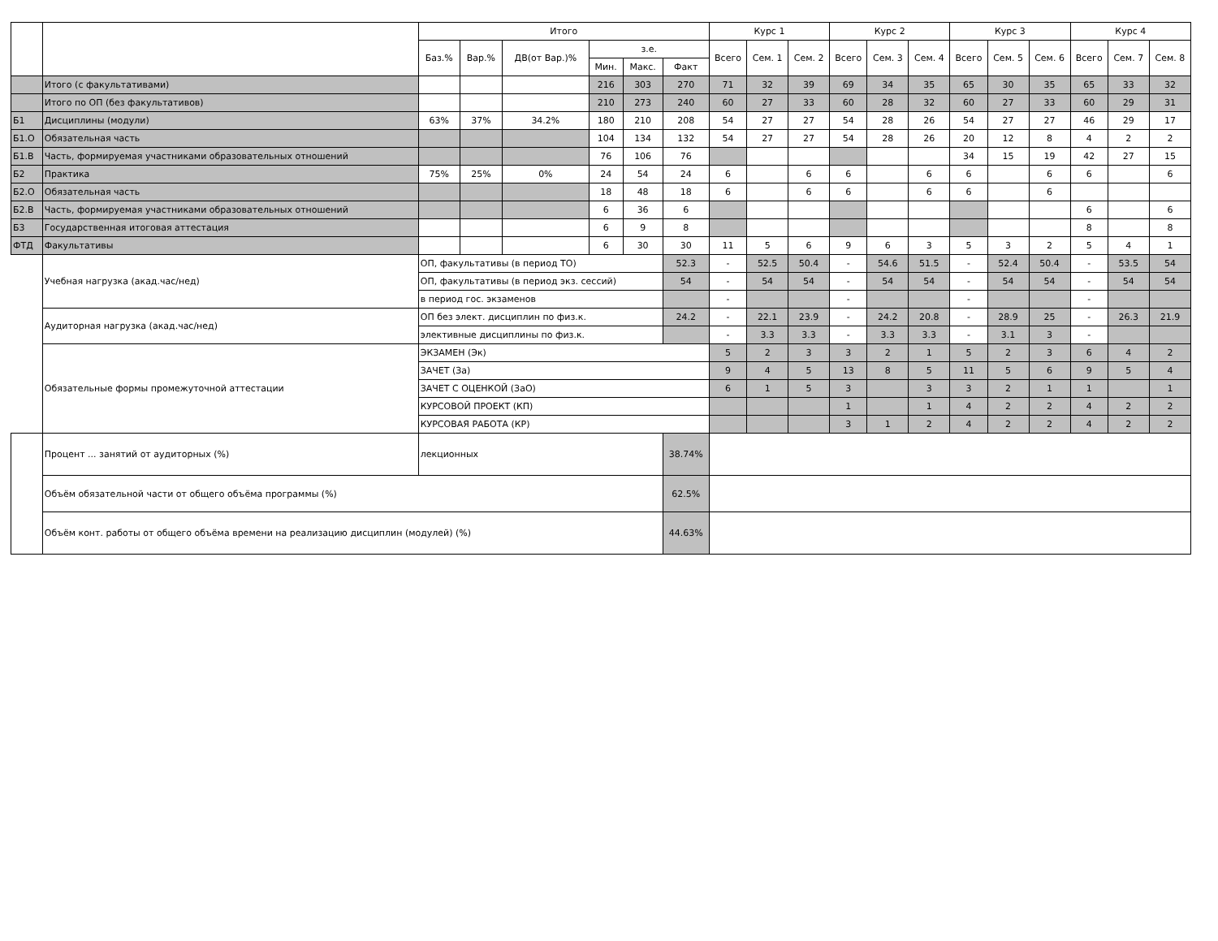| | | Итого | | | | | | Курс 1 | | | Курс 2 | | | Курс 3 | | | Курс 4 | | |
| --- | --- | --- | --- | --- | --- | --- | --- | --- | --- | --- | --- | --- | --- | --- | --- | --- | --- | --- | --- |
| | | Баз.% | Вар.% | ДВ(от Вар.)% | з.е. | | | Всего | Сем. 1 | Сем. 2 | Всего | Сем. 3 | Сем. 4 | Всего | Сем. 5 | Сем. 6 | Всего | Сем. 7 | Сем. 8 |
| | | | | | Мин. | Макс. | Факт | | | | | | | | | | | | |
| | Итого (с факультативами) | | | | 216 | 303 | 270 | 71 | 32 | 39 | 69 | 34 | 35 | 65 | 30 | 35 | 65 | 33 | 32 |
| | Итого по ОП (без факультативов) | | | | 210 | 273 | 240 | 60 | 27 | 33 | 60 | 28 | 32 | 60 | 27 | 33 | 60 | 29 | 31 |
| Б1 | Дисциплины (модули) | 63% | 37% | 34.2% | 180 | 210 | 208 | 54 | 27 | 27 | 54 | 28 | 26 | 54 | 27 | 27 | 46 | 29 | 17 |
| Б1.О | Обязательная часть | | | | 104 | 134 | 132 | 54 | 27 | 27 | 54 | 28 | 26 | 20 | 12 | 8 | 4 | 2 | 2 |
| Б1.В | Часть, формируемая участниками образовательных отношений | | | | 76 | 106 | 76 | | | | | | | 34 | 15 | 19 | 42 | 27 | 15 |
| Б2 | Практика | 75% | 25% | 0% | 24 | 54 | 24 | 6 | | 6 | 6 | | 6 | 6 | | 6 | 6 | | 6 |
| Б2.О | Обязательная часть | | | | 18 | 48 | 18 | 6 | | 6 | 6 | | 6 | 6 | | 6 | | | |
| Б2.В | Часть, формируемая участниками образовательных отношений | | | | 6 | 36 | 6 | | | | | | | | | | 6 | | 6 |
| Б3 | Государственная итоговая аттестация | | | | 6 | 9 | 8 | | | | | | | | | | 8 | | 8 |
| ФТД | Факультативы | | | | 6 | 30 | 30 | 11 | 5 | 6 | 9 | 6 | 3 | 5 | 3 | 2 | 5 | 4 | 1 |
| | Учебная нагрузка (акад.час/нед) | ОП, факультативы (в период ТО) | | | | | 52.3 | - | 52.5 | 50.4 | - | 54.6 | 51.5 | - | 52.4 | 50.4 | - | 53.5 | 54 |
| | | ОП, факультативы (в период экз. сессий) | | | | | 54 | - | 54 | 54 | - | 54 | 54 | - | 54 | 54 | - | 54 | 54 |
| | | в период гос. экзаменов | | | | | | - | | | - | | | - | | | - | | |
| | Аудиторная нагрузка (акад.час/нед) | ОП без элект. дисциплин по физ.к. | | | | | 24.2 | - | 22.1 | 23.9 | - | 24.2 | 20.8 | - | 28.9 | 25 | - | 26.3 | 21.9 |
| | | элективные дисциплины по физ.к. | | | | | | - | 3.3 | 3.3 | - | 3.3 | 3.3 | - | 3.1 | 3 | - | | |
| | Обязательные формы промежуточной аттестации | ЭКЗАМЕН (Эк) | | | | | | 5 | 2 | 3 | 3 | 2 | 1 | 5 | 2 | 3 | 6 | 4 | 2 |
| | | ЗАЧЕТ (За) | | | | | | 9 | 4 | 5 | 13 | 8 | 5 | 11 | 5 | 6 | 9 | 5 | 4 |
| | | ЗАЧЕТ С ОЦЕНКОЙ (ЗаО) | | | | | | 6 | 1 | 5 | 3 | | 3 | 3 | 2 | 1 | 1 | | 1 |
| | | КУРСОВОЙ ПРОЕКТ (КП) | | | | | | | | | 1 | | 1 | 4 | 2 | 2 | 4 | 2 | 2 |
| | | КУРСОВАЯ РАБОТА (КР) | | | | | | | | | 3 | 1 | 2 | 4 | 2 | 2 | 4 | 2 | 2 |
| | Процент ... занятий от аудиторных (%) | лекционных | | | | | 38.74% | | | | | | | | | | | | |
| | Объём обязательной части от общего объёма программы (%) | | | | | | 62.5% | | | | | | | | | | | | |
| | Объём конт. работы от общего объёма времени на реализацию дисциплин (модулей) (%) | | | | | | 44.63% | | | | | | | | | | | | |